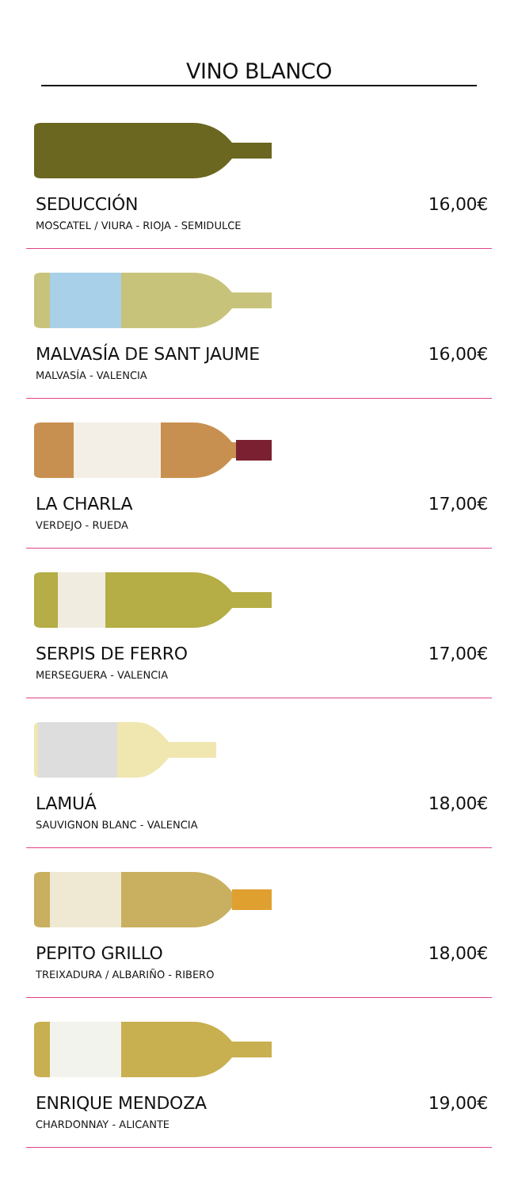VINO BLANCO
SEDUCCIÓN 16,00€
MOSCATEL / VIURA - RIOJA - SEMIDULCE
MALVASÍA DE SANT JAUME 16,00€
MALVASÍA - VALENCIA
LA CHARLA 17,00€
VERDEJO - RUEDA
SERPIS DE FERRO 17,00€
MERSEGUERA - VALENCIA
LAMUÁ 18,00€
SAUVIGNON BLANC - VALENCIA
PEPITO GRILLO 18,00€
TREIXADURA / ALBARIÑO - RIBERO
ENRIQUE MENDOZA 19,00€
CHARDONNAY - ALICANTE